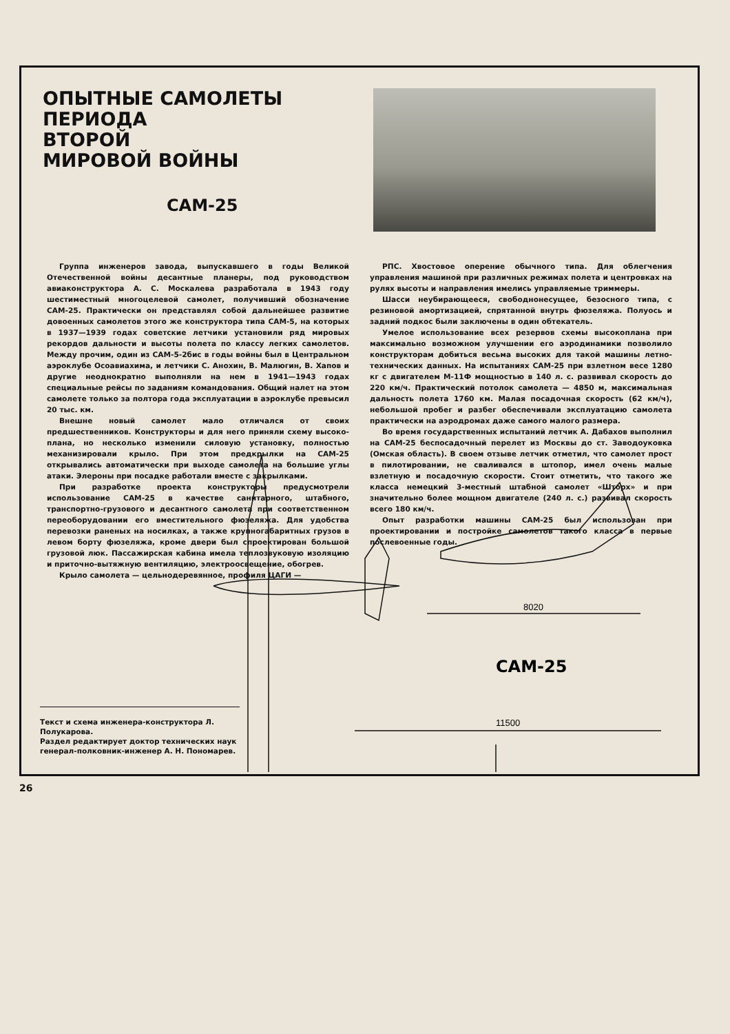ОПЫТНЫЕ САМОЛЕТЫ
ПЕРИОДА
ВТОРОЙ
МИРОВОЙ ВОЙНЫ
САМ-25
Группа инженеров завода, выпускавшего в годы Великой Отечественной войны десантные планеры, под руководством авиаконструктора А. С. Москалева разработала в 1943 году шестиместный многоцелевой самолет, получивший обозначение САМ-25. Практически он представлял собой дальнейшее развитие довоенных самолетов этого же конструктора типа САМ-5, на которых в 1937—1939 годах советские летчики установили ряд мировых рекордов дальности и высоты полета по классу легких самолетов. Между прочим, один из САМ-5-2бис в годы войны был в Центральном аэроклубе Осоавиахима, и летчики С. Анохин, В. Малюгин, В. Хапов и другие неоднократно выполняли на нем в 1941—1943 годах специальные рейсы по заданиям командования. Общий налет на этом самолете только за полтора года эксплуатации в аэроклубе превысил 20 тыс. км.
Внешне новый самолет мало отличался от своих предшественников. Конструкторы и для него приняли схему высоко­плана, но несколько изменили силовую установку, полностью механизировали крыло. При этом предкрылки на САМ-25 открывались автоматически при выходе самолета на большие углы атаки. Элероны при посадке работали вместе с закрылками.
При разработке проекта конструкторы предусмотрели использование САМ-25 в качестве санитарного, штабного, транспортно-грузового и десантного самолета при соответственном переоборудовании его вместительного фюзеляжа. Для удобства перевозки раненых на носилках, а также крупногабаритных грузов в левом борту фюзеляжа, кроме двери был спроектирован большой грузовой люк. Пассажирская кабина имела теплозвуковую изоляцию и приточно-вытяжную вентиляцию, электроосвещение, обогрев.
Крыло самолета — цельнодеревянное, профиля ЦАГИ —
РПС. Хвостовое оперение обычного типа. Для облегчения управления машиной при различных режимах полета и центровках на рулях высоты и направления имелись управляемые триммеры.
Шасси неубирающееся, свободнонесущее, безосного типа, с резиновой амортизацией, спрятанной внутрь фюзеляжа. Полуось и задний подкос были заключены в один обтекатель.
Умелое использование всех резервов схемы высокоплана при максимально возможном улучшении его аэродинамики позволило конструкторам добиться весьма высоких для такой машины летно-технических данных. На испытаниях САМ-25 при взлетном весе 1280 кг с двигателем М-11Ф мощностью в 140 л. с. развивал скорость до 220 км/ч. Практический потолок самолета — 4850 м, максимальная дальность полета 1760 км. Малая посадочная скорость (62 км/ч), небольшой пробег и разбег обеспечивали эксплуатацию самолета практически на аэродромах даже самого малого размера.
Во время государственных испытаний летчик А. Дабахов выполнил на САМ-25 беспосадочный перелет из Москвы до ст. Заводоуковка (Омская область). В своем отзыве летчик отметил, что самолет прост в пилотировании, не сваливался в штопор, имел очень малые взлетную и посадочную скорости. Стоит отметить, что такого же класса немецкий 3-местный штабной самолет «Шторх» и при значительно более мощном двигателе (240 л. с.) развивал скорость всего 180 км/ч.
Опыт разработки машины САМ-25 был использован при проектировании и постройке самолетов такого класса в первые послевоенные годы.
8020
САМ-25
11500
Текст и схема инженера-конструктора Л. Полукарова.
Раздел редактирует доктор технических наук генерал-полковник-инженер А. Н. Пономарев.
26